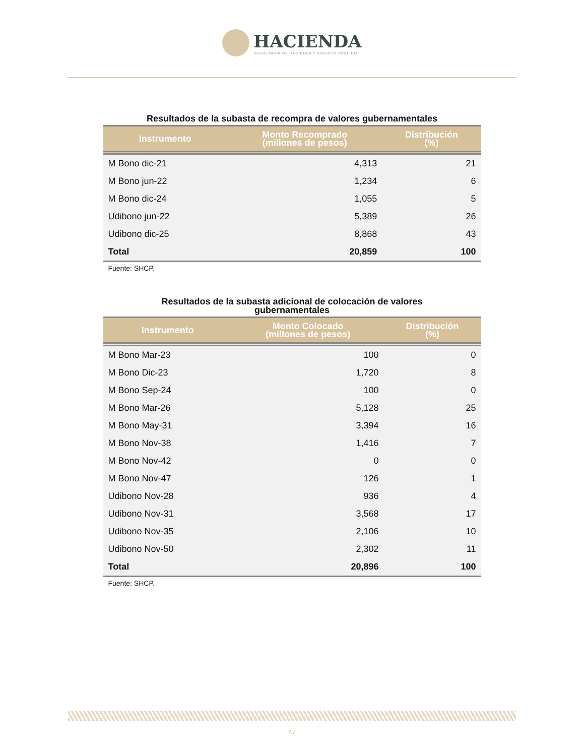HACIENDA
SECRETARÍA DE HACIENDA Y CRÉDITO PÚBLICO
Resultados de la subasta de recompra de valores gubernamentales
| Instrumento | Monto Recomprado (millones de pesos) | Distribución (%) |
| --- | --- | --- |
| M Bono dic-21 | 4,313 | 21 |
| M Bono jun-22 | 1,234 | 6 |
| M Bono dic-24 | 1,055 | 5 |
| Udibono jun-22 | 5,389 | 26 |
| Udibono dic-25 | 8,868 | 43 |
| Total | 20,859 | 100 |
Fuente: SHCP.
Resultados de la subasta adicional de colocación de valores gubernamentales
| Instrumento | Monto Colocado (millones de pesos) | Distribución (%) |
| --- | --- | --- |
| M Bono Mar-23 | 100 | 0 |
| M Bono Dic-23 | 1,720 | 8 |
| M Bono Sep-24 | 100 | 0 |
| M Bono Mar-26 | 5,128 | 25 |
| M Bono May-31 | 3,394 | 16 |
| M Bono Nov-38 | 1,416 | 7 |
| M Bono Nov-42 | 0 | 0 |
| M Bono Nov-47 | 126 | 1 |
| Udibono Nov-28 | 936 | 4 |
| Udibono Nov-31 | 3,568 | 17 |
| Udibono Nov-35 | 2,106 | 10 |
| Udibono Nov-50 | 2,302 | 11 |
| Total | 20,896 | 100 |
Fuente: SHCP.
47